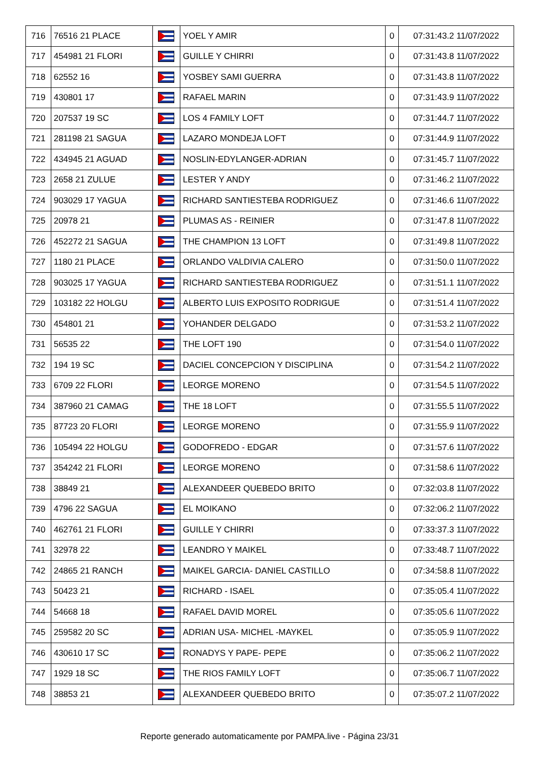| 716 | 76516 21 PLACE | | YOEL Y AMIR | 0 | 07:31:43.2 11/07/2022 |
| 717 | 454981 21 FLORI | | GUILLE Y CHIRRI | 0 | 07:31:43.8 11/07/2022 |
| 718 | 62552 16 | | YOSBEY SAMI GUERRA | 0 | 07:31:43.8 11/07/2022 |
| 719 | 430801 17 | | RAFAEL MARIN | 0 | 07:31:43.9 11/07/2022 |
| 720 | 207537 19 SC | | LOS 4 FAMILY LOFT | 0 | 07:31:44.7 11/07/2022 |
| 721 | 281198 21 SAGUA | | LAZARO MONDEJA LOFT | 0 | 07:31:44.9 11/07/2022 |
| 722 | 434945 21 AGUAD | | NOSLIN-EDYLANGER-ADRIAN | 0 | 07:31:45.7 11/07/2022 |
| 723 | 2658 21 ZULUE | | LESTER Y ANDY | 0 | 07:31:46.2 11/07/2022 |
| 724 | 903029 17 YAGUA | | RICHARD SANTIESTEBA RODRIGUEZ | 0 | 07:31:46.6 11/07/2022 |
| 725 | 20978 21 | | PLUMAS AS - REINIER | 0 | 07:31:47.8 11/07/2022 |
| 726 | 452272 21 SAGUA | | THE CHAMPION 13 LOFT | 0 | 07:31:49.8 11/07/2022 |
| 727 | 1180 21 PLACE | | ORLANDO VALDIVIA CALERO | 0 | 07:31:50.0 11/07/2022 |
| 728 | 903025 17 YAGUA | | RICHARD SANTIESTEBA RODRIGUEZ | 0 | 07:31:51.1 11/07/2022 |
| 729 | 103182 22 HOLGU | | ALBERTO LUIS EXPOSITO RODRIGUE | 0 | 07:31:51.4 11/07/2022 |
| 730 | 454801 21 | | YOHANDER DELGADO | 0 | 07:31:53.2 11/07/2022 |
| 731 | 56535 22 | | THE LOFT 190 | 0 | 07:31:54.0 11/07/2022 |
| 732 | 194 19 SC | | DACIEL CONCEPCION Y DISCIPLINA | 0 | 07:31:54.2 11/07/2022 |
| 733 | 6709 22 FLORI | | LEORGE MORENO | 0 | 07:31:54.5 11/07/2022 |
| 734 | 387960 21 CAMAG | | THE 18 LOFT | 0 | 07:31:55.5 11/07/2022 |
| 735 | 87723 20 FLORI | | LEORGE MORENO | 0 | 07:31:55.9 11/07/2022 |
| 736 | 105494 22 HOLGU | | GODOFREDO - EDGAR | 0 | 07:31:57.6 11/07/2022 |
| 737 | 354242 21 FLORI | | LEORGE MORENO | 0 | 07:31:58.6 11/07/2022 |
| 738 | 38849 21 | | ALEXANDEER QUEBEDO BRITO | 0 | 07:32:03.8 11/07/2022 |
| 739 | 4796 22 SAGUA | | EL MOIKANO | 0 | 07:32:06.2 11/07/2022 |
| 740 | 462761 21 FLORI | | GUILLE Y CHIRRI | 0 | 07:33:37.3 11/07/2022 |
| 741 | 32978 22 | | LEANDRO Y MAIKEL | 0 | 07:33:48.7 11/07/2022 |
| 742 | 24865 21 RANCH | | MAIKEL GARCIA- DANIEL CASTILLO | 0 | 07:34:58.8 11/07/2022 |
| 743 | 50423 21 | | RICHARD - ISAEL | 0 | 07:35:05.4 11/07/2022 |
| 744 | 54668 18 | | RAFAEL DAVID MOREL | 0 | 07:35:05.6 11/07/2022 |
| 745 | 259582 20 SC | | ADRIAN USA- MICHEL -MAYKEL | 0 | 07:35:05.9 11/07/2022 |
| 746 | 430610 17 SC | | RONADYS Y PAPE- PEPE | 0 | 07:35:06.2 11/07/2022 |
| 747 | 1929 18 SC | | THE RIOS FAMILY LOFT | 0 | 07:35:06.7 11/07/2022 |
| 748 | 38853 21 | | ALEXANDEER QUEBEDO BRITO | 0 | 07:35:07.2 11/07/2022 |
Reporte generado automaticamente por PAMPA.live - Página 23/31